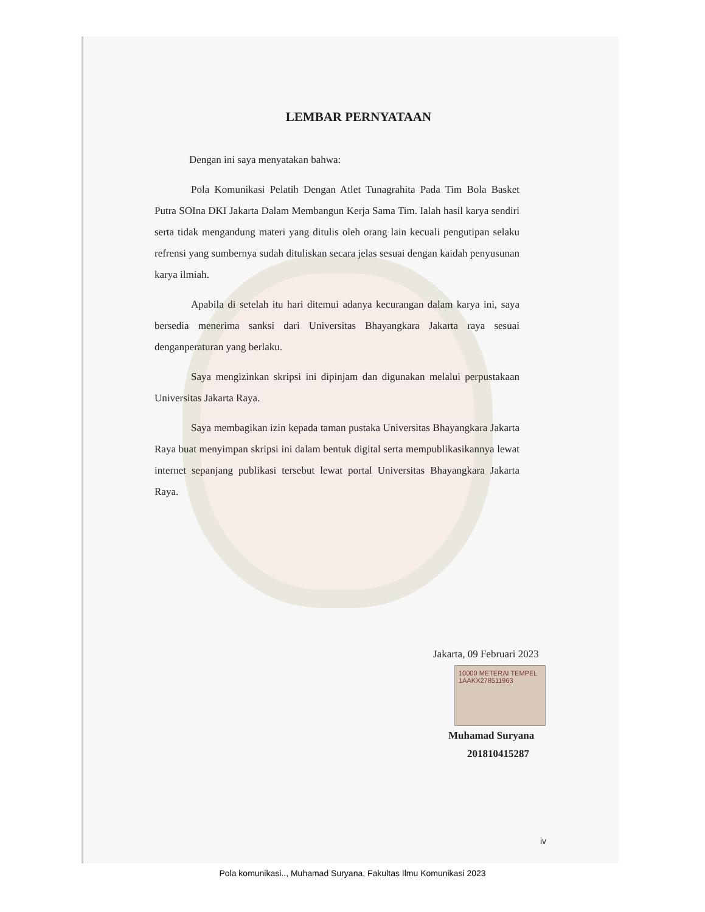LEMBAR PERNYATAAN
Dengan ini saya menyatakan bahwa:
Pola Komunikasi Pelatih Dengan Atlet Tunagrahita Pada Tim Bola Basket Putra SOIna DKI Jakarta Dalam Membangun Kerja Sama Tim. Ialah hasil karya sendiri serta tidak mengandung materi yang ditulis oleh orang lain kecuali pengutipan selaku refrensi yang sumbernya sudah dituliskan secara jelas sesuai dengan kaidah penyusunan karya ilmiah.
Apabila di setelah itu hari ditemui adanya kecurangan dalam karya ini, saya bersedia menerima sanksi dari Universitas Bhayangkara Jakarta raya sesuai denganperaturan yang berlaku.
Saya mengizinkan skripsi ini dipinjam dan digunakan melalui perpustakaan Universitas Jakarta Raya.
Saya membagikan izin kepada taman pustaka Universitas Bhayangkara Jakarta Raya buat menyimpan skripsi ini dalam bentuk digital serta mempublikasikannya lewat internet sepanjang publikasi tersebut lewat portal Universitas Bhayangkara Jakarta Raya.
Jakarta, 09 Februari 2023
10000 METERAI TEMPEL
1AAKX278511963
Muhamad Suryana
201810415287
iv
Pola komunikasi.., Muhamad Suryana, Fakultas Ilmu Komunikasi 2023